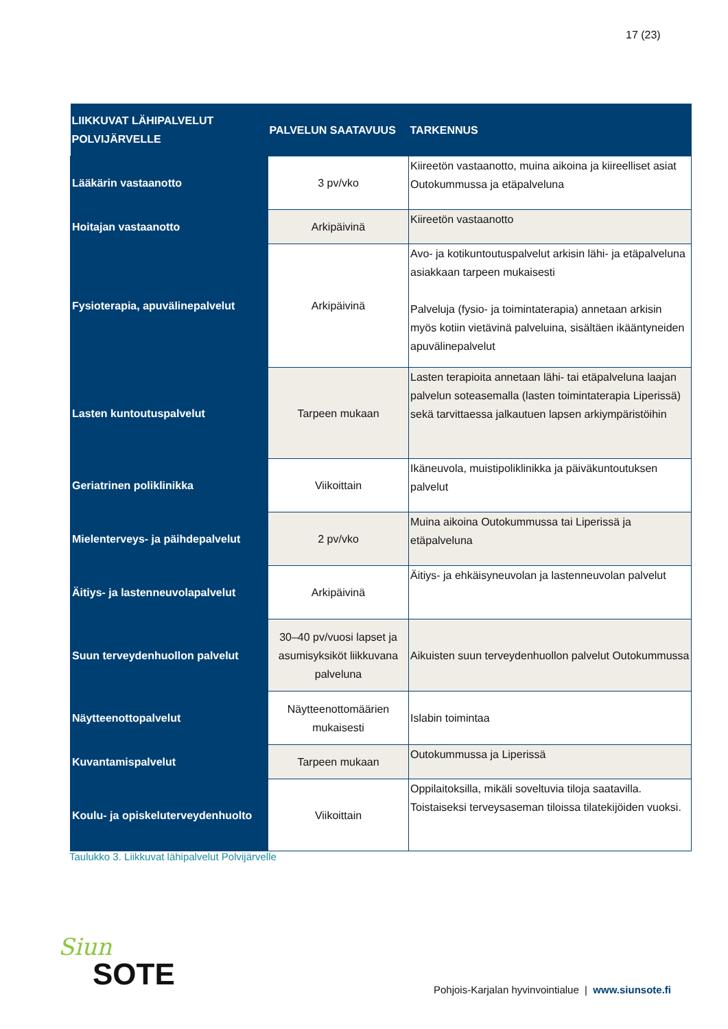17 (23)
| LIIKKUVAT LÄHIPALVELUT POLVIJÄRVELLE | PALVELUN SAATAVUUS | TARKENNUS |
| --- | --- | --- |
| Lääkärin vastaanotto | 3 pv/vko | Kiireetön vastaanotto, muina aikoina ja kiireelliset asiat Outokummussa ja etäpalveluna |
| Hoitajan vastaanotto | Arkipäivinä | Kiireetön vastaanotto |
| Fysioterapia, apuvälinepalvelut | Arkipäivinä | Avo- ja kotikuntoutuspalvelut arkisin lähi- ja etäpalveluna asiakkaan tarpeen mukaisesti Palveluja (fysio- ja toimintaterapia) annetaan arkisin myös kotiin vietävinä palveluina, sisältäen ikääntyneiden apuvälinepalvelut |
| Lasten kuntoutuspalvelut | Tarpeen mukaan | Lasten terapioita annetaan lähi- tai etäpalveluna laajan palvelun soteasemalla (lasten toimintaterapia Liperissä) sekä tarvittaessa jalkautuen lapsen arkiympäristöihin |
| Geriatrinen poliklinikka | Viikoittain | Ikäneuvola, muistipoliklinikka ja päiväkuntoutuksen palvelut |
| Mielenterveys- ja päihdepalvelut | 2 pv/vko | Muina aikoina Outokummussa tai Liperissä ja etäpalveluna |
| Äitiys- ja lastenneuvolapalvelut | Arkipäivinä | Äitiys- ja ehkäisyneuvolan ja lastenneuvolan palvelut |
| Suun terveydenhuollon palvelut | 30–40 pv/vuosi lapset ja asumisyksiköt liikkuvana palveluna | Aikuisten suun terveydenhuollon palvelut Outokummussa |
| Näytteenottopalvelut | Näytteenottomäärien mukaisesti | Islabin toimintaa |
| Kuvantamispalvelut | Tarpeen mukaan | Outokummussa ja Liperissä |
| Koulu- ja opiskeluterveydenhuolto | Viikoittain | Oppilaitoksilla, mikäli soveltuvia tiloja saatavilla. Toistaiseksi terveysaseman tiloissa tilatekijöiden vuoksi. |
Taulukko 3. Liikkuvat lähipalvelut Polvijärvelle
Siun
SOTE
Pohjois-Karjalan hyvinvointialue | www.siunsote.fi